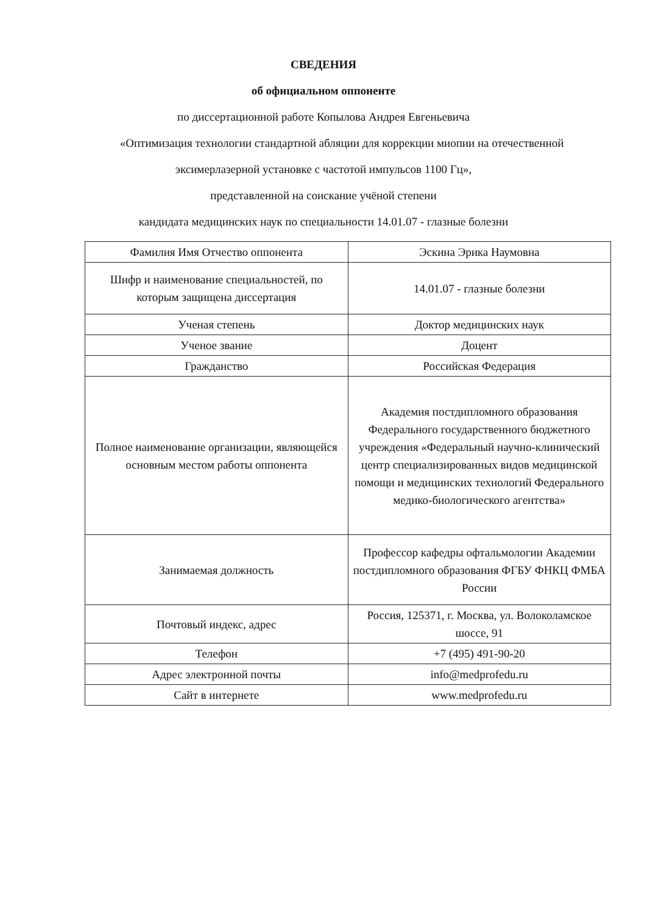СВЕДЕНИЯ
об официальном оппоненте
по диссертационной работе Копылова Андрея Евгеньевича
«Оптимизация технологии стандартной абляции для коррекции миопии на отечественной
эксимерлазерной установке с частотой импульсов 1100 Гц»,
представленной на соискание учёной степени
кандидата медицинских наук по специальности 14.01.07 - глазные болезни
| Фамилия Имя Отчество оппонента | Эскина Эрика Наумовна |
| Шифр и наименование специальностей, по которым защищена диссертация | 14.01.07 - глазные болезни |
| Ученая степень | Доктор медицинских наук |
| Ученое звание | Доцент |
| Гражданство | Российская Федерация |
| Полное наименование организации, являющейся основным местом работы оппонента | Академия постдипломного образования Федерального государственного бюджетного учреждения «Федеральный научно-клинический центр специализированных видов медицинской помощи и медицинских технологий Федерального медико-биологического агентства» |
| Занимаемая должность | Профессор кафедры офтальмологии Академии постдипломного образования ФГБУ ФНКЦ ФМБА России |
| Почтовый индекс, адрес | Россия, 125371, г. Москва, ул. Волоколамское шоссе, 91 |
| Телефон | +7 (495) 491-90-20 |
| Адрес электронной почты | info@medprofedu.ru |
| Сайт в интернете | www.medprofedu.ru |